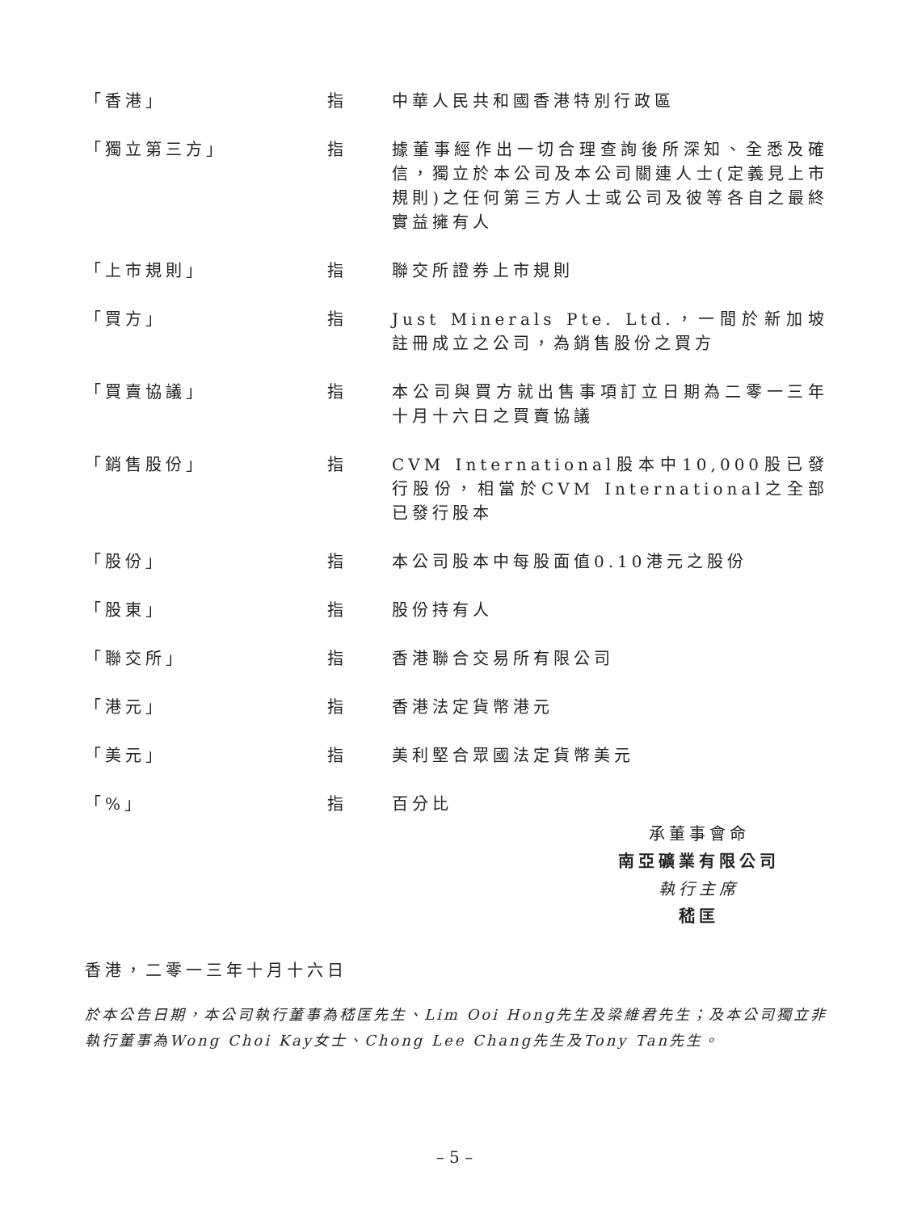「香港」 指 中華人民共和國香港特別行政區
「獨立第三方」 指 據董事經作出一切合理查詢後所深知、全悉及確信，獨立於本公司及本公司關連人士(定義見上市規則)之任何第三方人士或公司及彼等各自之最終實益擁有人
「上市規則」 指 聯交所證券上市規則
「買方」 指 Just Minerals Pte. Ltd.，一間於新加坡註冊成立之公司，為銷售股份之買方
「買賣協議」 指 本公司與買方就出售事項訂立日期為二零一三年十月十六日之買賣協議
「銷售股份」 指 CVM International股本中10,000股已發行股份，相當於CVM International之全部已發行股本
「股份」 指 本公司股本中每股面值0.10港元之股份
「股東」 指 股份持有人
「聯交所」 指 香港聯合交易所有限公司
「港元」 指 香港法定貨幣港元
「美元」 指 美利堅合眾國法定貨幣美元
「%」 指 百分比
承董事會命
南亞礦業有限公司
執行主席
嵇匡
香港，二零一三年十月十六日
於本公告日期，本公司執行董事為嵇匡先生、Lim Ooi Hong先生及梁維君先生；及本公司獨立非執行董事為Wong Choi Kay女士、Chong Lee Chang先生及Tony Tan先生。
– 5 –